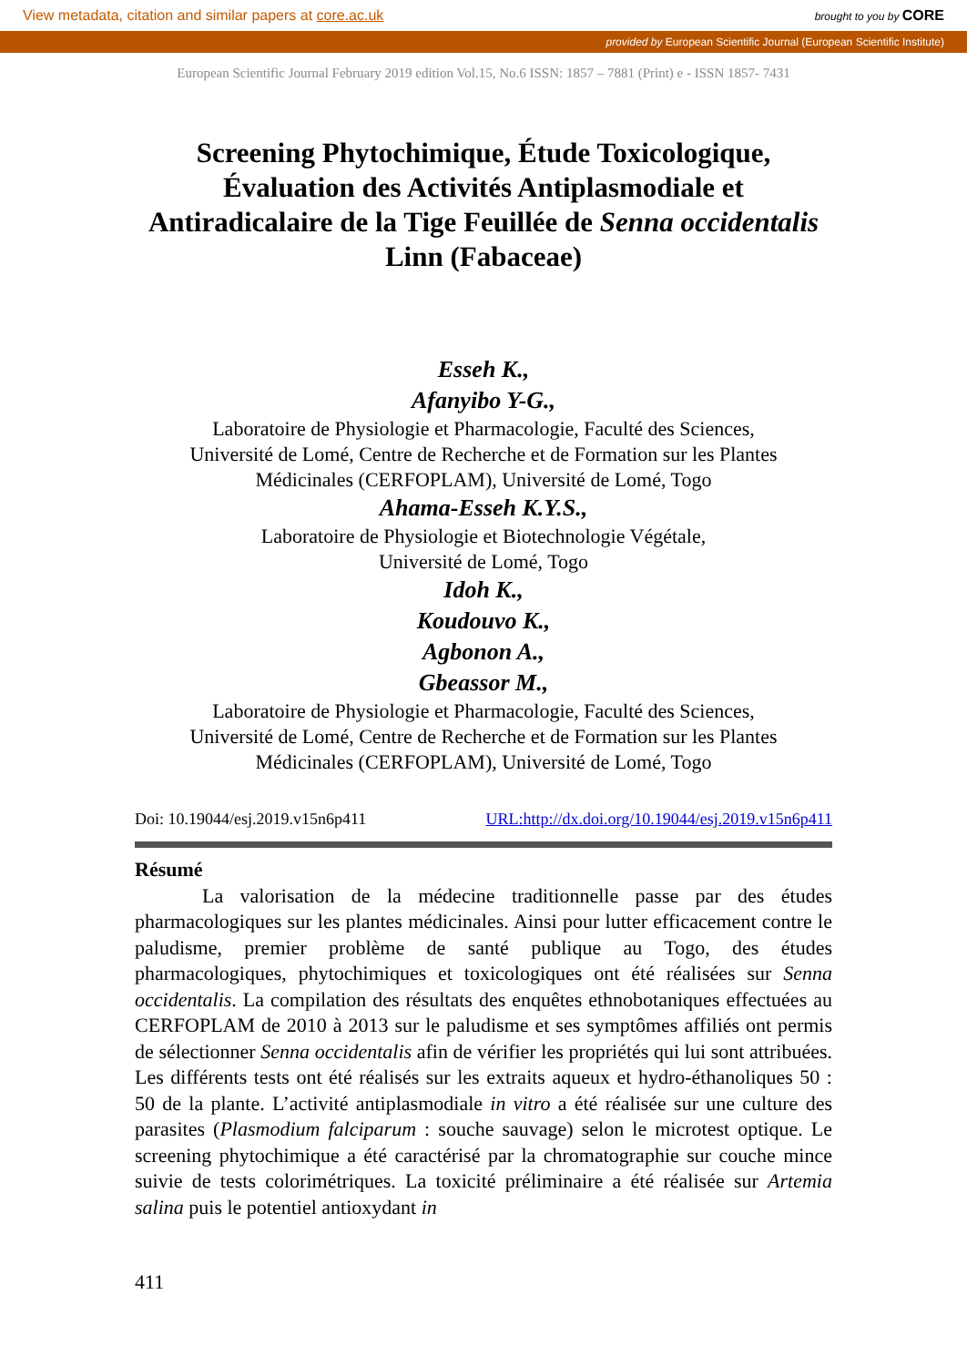View metadata, citation and similar papers at core.ac.uk brought to you by CORE
provided by European Scientific Journal (European Scientific Institute)
European Scientific Journal February 2019 edition Vol.15, No.6 ISSN: 1857 – 7881 (Print) e - ISSN 1857- 7431
Screening Phytochimique, Étude Toxicologique, Évaluation des Activités Antiplasmodiale et Antiradicalaire de la Tige Feuillée de Senna occidentalis Linn (Fabaceae)
Esseh K.,
Afanyibo Y-G.,
Laboratoire de Physiologie et Pharmacologie, Faculté des Sciences,
Université de Lomé, Centre de Recherche et de Formation sur les Plantes
Médicinales (CERFOPLAM), Université de Lomé, Togo
Ahama-Esseh K.Y.S.,
Laboratoire de Physiologie et Biotechnologie Végétale,
Université de Lomé, Togo
Idoh K.,
Koudouvo K.,
Agbonon A.,
Gbeassor M.,
Laboratoire de Physiologie et Pharmacologie, Faculté des Sciences,
Université de Lomé, Centre de Recherche et de Formation sur les Plantes
Médicinales (CERFOPLAM), Université de Lomé, Togo
Doi: 10.19044/esj.2019.v15n6p411 URL:http://dx.doi.org/10.19044/esj.2019.v15n6p411
Résumé
La valorisation de la médecine traditionnelle passe par des études pharmacologiques sur les plantes médicinales. Ainsi pour lutter efficacement contre le paludisme, premier problème de santé publique au Togo, des études pharmacologiques, phytochimiques et toxicologiques ont été réalisées sur Senna occidentalis. La compilation des résultats des enquêtes ethnobotaniques effectuées au CERFOPLAM de 2010 à 2013 sur le paludisme et ses symptômes affiliés ont permis de sélectionner Senna occidentalis afin de vérifier les propriétés qui lui sont attribuées. Les différents tests ont été réalisés sur les extraits aqueux et hydro-éthanoliques 50 : 50 de la plante. L’activité antiplasmodiale in vitro a été réalisée sur une culture des parasites (Plasmodium falciparum : souche sauvage) selon le microtest optique. Le screening phytochimique a été caractérisé par la chromatographie sur couche mince suivie de tests colorimétriques. La toxicité préliminaire a été réalisée sur Artemia salina puis le potentiel antioxydant in
411